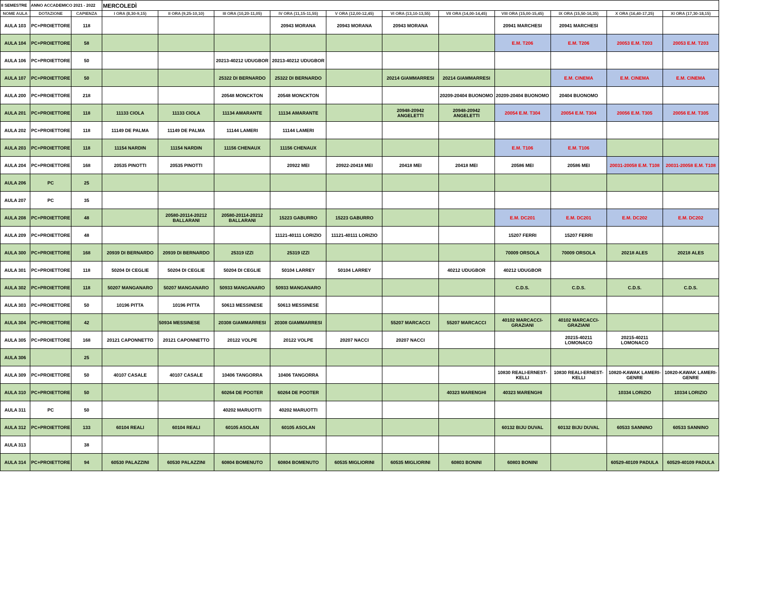| II SEMESTRE | ANNO ACCADEMICO 2021 - 2022 | | MERCOLEDÌ | | | | | | | | | | |
| NOME AULA | DOTAZIONE | CAPIENZA | I ORA (8,30-9,15) | II ORA (9,25-10,10) | III ORA (10,20-11,05) | IV ORA (11,15-11,55) | V ORA (12,00-12,45) | VI ORA (13,10-13,55) | VII ORA (14,00-14,45) | VIII ORA (15,00-15,45) | IX ORA (15,50-16,35) | X ORA (16,40-17,25) | XI ORA (17,30-18,15) |
| AULA 103 | PC+PROIETTORE | 118 | | | | 20943 MORANA | 20943 MORANA | 20943 MORANA | | 20941 MARCHESI | 20941 MARCHESI | | |
| AULA 104 | PC+PROIETTORE | 58 | | | | | | | | E.M. T206 | E.M. T206 | 20053 E.M. T203 | 20053 E.M. T203 |
| AULA 106 | PC+PROIETTORE | 50 | | | 20213-40212 UDUGBOR | 20213-40212 UDUGBOR | | | | | | | |
| AULA 107 | PC+PROIETTORE | 50 | | | 25322 DI BERNARDO | 25322 DI BERNARDO | | 20214 GIAMMARRESI | 20214 GIAMMARRESI | | E.M. CINEMA | E.M. CINEMA | E.M. CINEMA |
| AULA 200 | PC+PROIETTORE | 218 | | | 20548 MONCKTON | 20548 MONCKTON | | | 20209-20404 BUONOMO | 20209-20404 BUONOMO | 20404 BUONOMO | | |
| AULA 201 | PC+PROIETTORE | 118 | 11133 CIOLA | 11133 CIOLA | 11134 AMARANTE | 11134 AMARANTE | | 20948-20942 ANGELETTI | 20948-20942 ANGELETTI | 20054 E.M. T304 | 20054 E.M. T304 | 20056 E.M. T305 | 20056 E.M. T305 |
| AULA 202 | PC+PROIETTORE | 118 | 11149 DE PALMA | 11149 DE PALMA | 11144 LAMERI | 11144 LAMERI | | | | | | | |
| AULA 203 | PC+PROIETTORE | 118 | 11154 NARDIN | 11154 NARDIN | 11156 CHENAUX | 11156 CHENAUX | | | | E.M. T106 | E.M. T106 | | |
| AULA 204 | PC+PROIETTORE | 168 | 20535 PINOTTI | 20535 PINOTTI | | 20922 MEI | 20922-20418 MEI | 20418 MEI | 20418 MEI | 20586 MEI | 20586 MEI | 20031-20058 E.M. T108 | 20031-20058 E.M. T108 |
| AULA 206 | PC | 25 | | | | | | | | | | | |
| AULA 207 | PC | 35 | | | | | | | | | | | |
| AULA 208 | PC+PROIETTORE | 48 | | 20580-20114-20212 BALLARANI | 20580-20114-20212 BALLARANI | 15223 GABURRO | 15223 GABURRO | | | E.M. DC201 | E.M. DC201 | E.M. DC202 | E.M. DC202 |
| AULA 209 | PC+PROIETTORE | 48 | | | | 11121-40111 LORIZIO | 11121-40111 LORIZIO | | | 15207 FERRI | 15207 FERRI | | |
| AULA 300 | PC+PROIETTORE | 168 | 20939 DI BERNARDO | 20939 DI BERNARDO | 25319 IZZI | 25319 IZZI | | | | 70009 ORSOLA | 70009 ORSOLA | 20218 ALES | 20218 ALES |
| AULA 301 | PC+PROIETTORE | 118 | 50204 DI CEGLIE | 50204 DI CEGLIE | 50204 DI CEGLIE | 50104 LARREY | 50104 LARREY | | 40212 UDUGBOR | 40212 UDUGBOR | | | |
| AULA 302 | PC+PROIETTORE | 118 | 50207 MANGANARO | 50207 MANGANARO | 50933 MANGANARO | 50933 MANGANARO | | | | C.D.S. | C.D.S. | C.D.S. | C.D.S. |
| AULA 303 | PC+PROIETTORE | 50 | 10196 PITTA | 10196 PITTA | 50613 MESSINESE | 50613 MESSINESE | | | | | | | |
| AULA 304 | PC+PROIETTORE | 42 | | 50934 MESSINESE | 20308 GIAMMARRESI | 20308 GIAMMARRESI | | 55207 MARCACCI | 55207 MARCACCI | 40102 MARCACCI-GRAZIANI | 40102 MARCACCI-GRAZIANI | | |
| AULA 305 | PC+PROIETTORE | 168 | 20121 CAPONNETTO | 20121 CAPONNETTO | 20122 VOLPE | 20122 VOLPE | 20207 NACCI | 20207 NACCI | | | 20215-40211 LOMONACO | 20215-40211 LOMONACO | |
| AULA 306 | | 25 | | | | | | | | | | | |
| AULA 309 | PC+PROIETTORE | 50 | 40107 CASALE | 40107 CASALE | 10406 TANGORRA | 10406 TANGORRA | | | | 10830 REALI-ERNEST-KELLI | 10830 REALI-ERNEST-KELLI | 10820-KAWAK LAMERI-GENRE | 10820-KAWAK LAMERI-GENRE |
| AULA 310 | PC+PROIETTORE | 50 | | | 60264 DE POOTER | 60264 DE POOTER | | | 40323 MARENGHI | 40323 MARENGHI | | 10334 LORIZIO | 10334 LORIZIO |
| AULA 311 | PC | 50 | | | 40202 MARUOTTI | 40202 MARUOTTI | | | | | | | |
| AULA 312 | PC+PROIETTORE | 133 | 60104 REALI | 60104 REALI | 60105 ASOLAN | 60105 ASOLAN | | | | 60132 BIJU DUVAL | 60132 BIJU DUVAL | 60533 SANNINO | 60533 SANNINO |
| AULA 313 | | 38 | | | | | | | | | | | |
| AULA 314 | PC+PROIETTORE | 94 | 60530 PALAZZINI | 60530 PALAZZINI | 60804 BOMENUTO | 60804 BOMENUTO | 60535 MIGLIORINI | 60535 MIGLIORINI | 60803 BONINI | 60803 BONINI | | 60529-40109 PADULA | 60529-40109 PADULA |